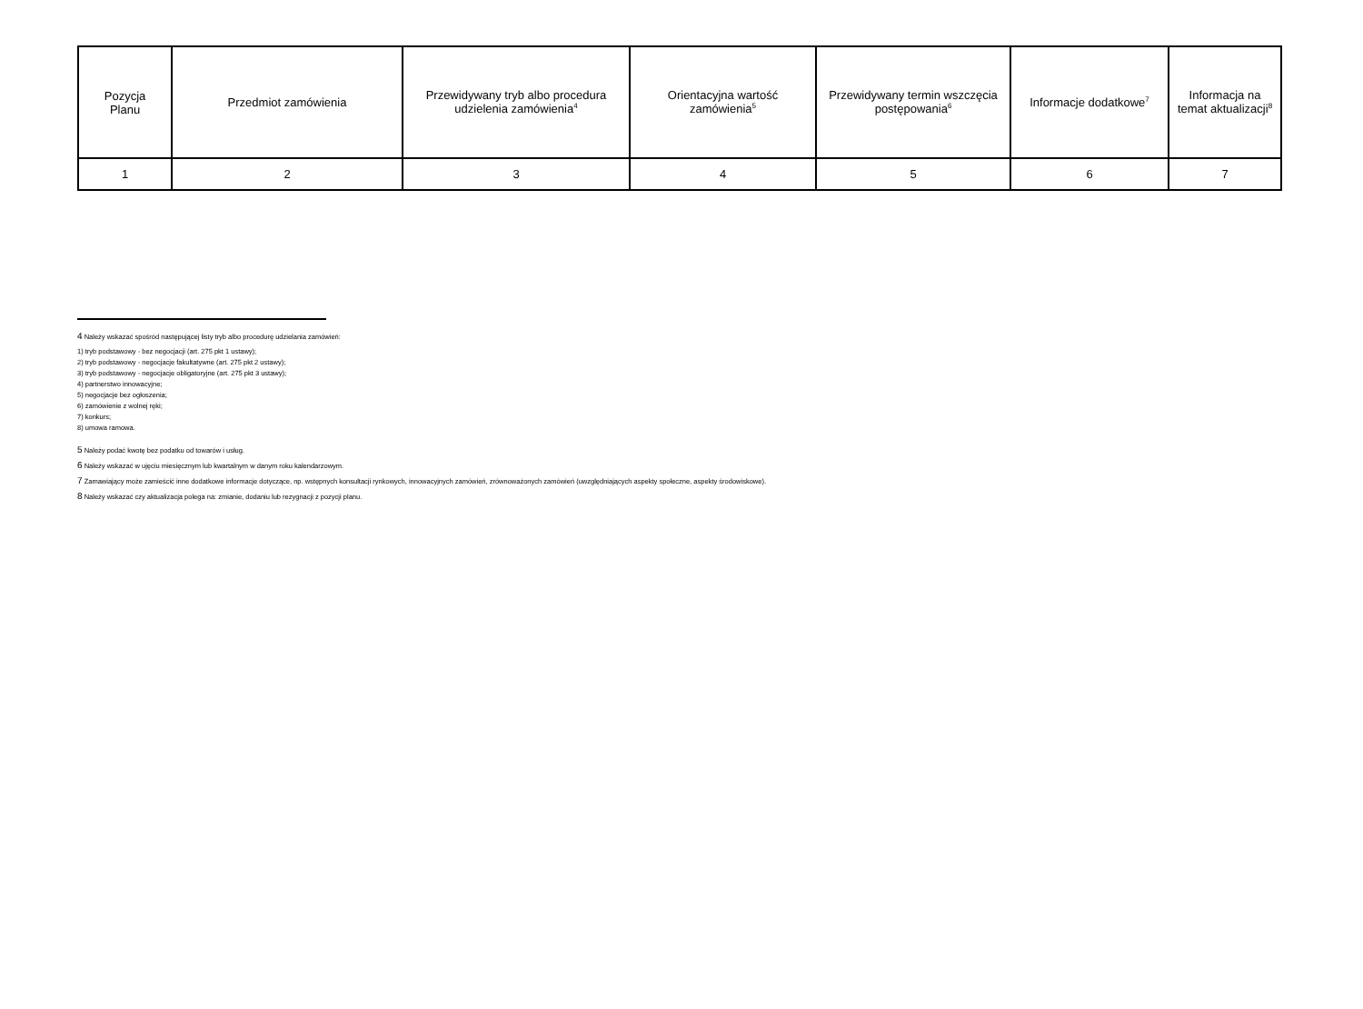| Pozycja Planu | Przedmiot zamówienia | Przewidywany tryb albo procedura udzielenia zamówienia<sup>4</sup> | Orientacyjna wartość zamówienia<sup>5</sup> | Przewidywany termin wszczęcia postępowania<sup>6</sup> | Informacje dodatkowe<sup>7</sup> | Informacja na temat aktualizacji<sup>8</sup> |
| --- | --- | --- | --- | --- | --- | --- |
| 1 | 2 | 3 | 4 | 5 | 6 | 7 |
4 Należy wskazać spośród następującej listy tryb albo procedurę udzielania zamówień:
1) tryb podstawowy - bez negocjacji (art. 275 pkt 1 ustawy);
2) tryb podstawowy - negocjacje fakultatywne (art. 275 pkt 2 ustawy);
3) tryb podstawowy - negocjacje obligatoryjne (art. 275 pkt 3 ustawy);
4) partnerstwo innowacyjne;
5) negocjacje bez ogłoszenia;
6) zamówienie z wolnej ręki;
7) konkurs;
8) umowa ramowa.
5 Należy podać kwotę bez podatku od towarów i usług.
6 Należy wskazać w ujęciu miesięcznym lub kwartalnym w danym roku kalendarzowym.
7 Zamawiający może zamieścić inne dodatkowe informacje dotyczące, np. wstępnych konsultacji rynkowych, innowacyjnych zamówień, zrównoważonych zamówień (uwzględniających aspekty społeczne, aspekty środowiskowe).
8 Należy wskazać czy aktualizacja polega na: zmianie, dodaniu lub rezygnacji z pozycji planu.